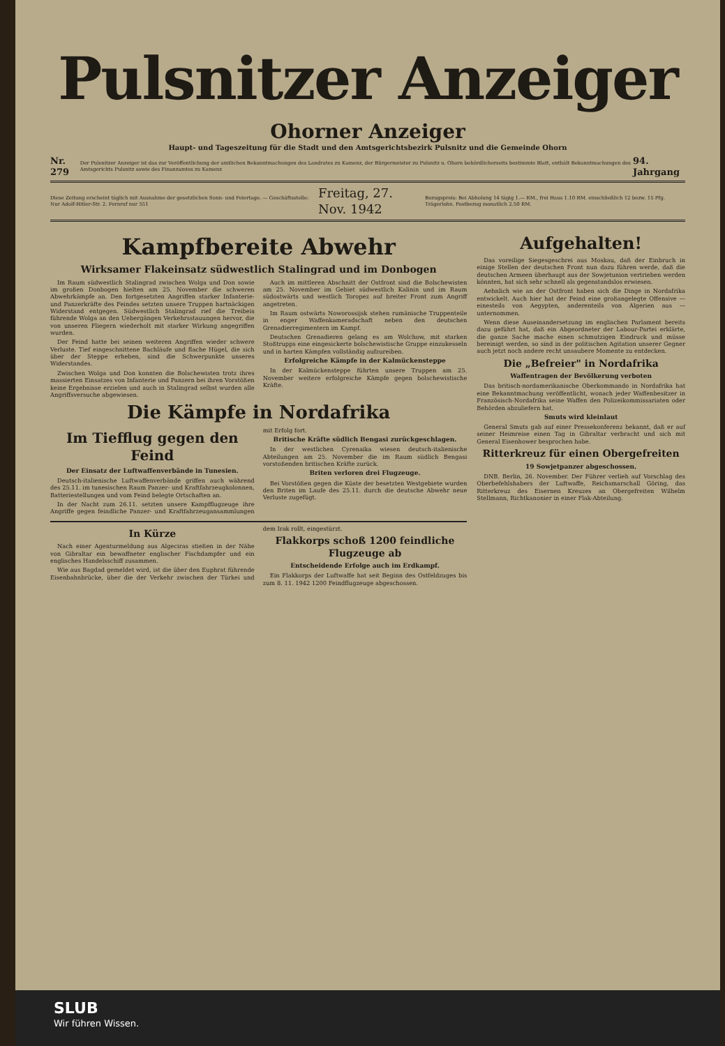Pulsnitzer Anzeiger
Ohorner Anzeiger
Haupt- und Tageszeitung für die Stadt und den Amtsgerichtsbezirk Pulsnitz und die Gemeinde Ohorn
Nr. 279 Der Pulsnitzer Anzeiger ist das zur Veröffentlichung der amtlichen Bekanntmachungen des Landrates zu Kamenz, der Bürgermeister zu Pulsnitz u. Ohorn behördlicherseits bestimmte Blatt, enthält Bekanntmachungen des Amtsgerichts Pulsnitz sowie des Finanzamtes zu Kamenz 94. Jahrgang
Diese Zeitung erscheint täglich mit Ausnahme der gesetzlichen Sonn- und Feiertage. — Geschäftsstelle: Nur Adolf-Hitler-Str. 2. Fernruf nur 551 Freitag, 27. Nov. 1942 Bezugspreis: Bei Abholung 14 tägig 1.— RM., frei Haus 1.10 RM. einschließlich 12 bezw. 15 Pfg. Trägerlohn. Postbezug monatlich 2.50 RM.
Kampfbereite Abwehr
Wirksamer Flakeinsatz südwestlich Stalingrad und im Donbogen
Im Raum südwestlich Stalingrad zwischen Wolga und Don sowie im großen Donbogen hielten am 25. November die schweren Abwehrkämpfe an. Den fortgesetzten Angriffen starker Infanterie- und Panzerkräfte des Feindes setzten unsere Truppen hartnäckigen Widerstand entgegen. Südwestlich Stalingrad rief die Treibeis führende Wolga an den Uebergängen Verkehrsstauungen hervor, die von unseren Fliegern wiederholt mit starker Wirkung angegriffen wurden.
Der Feind hatte bei seinen weiteren Angriffen wieder schwere Verluste. Tief eingeschnittene Bachläufe und flache Hügel, die sich über der Steppe erheben, sind die Schwerpunkte unseres Widerstandes.
Zwischen Wolga und Don konnten die Bolschewisten trotz ihres massierten Einsatzes von Infanterie und Panzern bei ihren Vorstößen keine Ergebnisse erzielen und auch in Stalingrad selbst wurden alle Angriffsversuche abgewiesen.
Auch im mittleren Abschnitt der Ostfront sind die Bolschewisten am 25. November im Gebiet südwestlich Kalinin und im Raum südostwärts und westlich Toropez auf breiter Front zum Angriff angetreten.
Im Raum ostwärts Noworossijsk stehen rumänische Truppenteile in enger Waffenkameradschaft neben den deutschen Grenadierregimentern im Kampf.
Deutschen Grenadieren gelang es am Wolchow, mit starken Stoßtrupps eine eingesickerte bolschewistische Gruppe einzukesseln und in harten Kämpfen vollständig aufzureiben.
Erfolgreiche Kämpfe in der Kalmückensteppe
In der Kalmückensteppe führten unsere Truppen am 25. November weitere erfolgreiche Kämpfe gegen bolschewistische Kräfte.
Die Kämpfe in Nordafrika
Im Tiefflug gegen den Feind
Der Einsatz der Luftwaffenverbände in Tunesien.
Deutsch-italienische Luftwaffenverbände griffen auch während des 25.11. im tunesischen Raum Panzer- und Kraftfahrzeugkolonnen, Batteriestellungen und vom Feind belegte Ortschaften an.
In der Nacht zum 26.11. setzten unsere Kampfflugzeuge ihre Angriffe gegen feindliche Panzer- und Kraftfahrzeugansammlungen mit Erfolg fort.
Britische Kräfte südlich Bengasi zurückgeschlagen.
In der westlichen Cyrenaika wiesen deutsch-italienische Abteilungen am 25. November die im Raum südlich Bengasi vorstoßenden britischen Kräfte zurück.
Briten verloren drei Flugzeuge.
Bei Vorstößen gegen die Küste der besetzten Westgebiete wurden den Briten im Laufe des 25.11. durch die deutsche Abwehr neue Verluste zugefügt.
In Kürze
Nach einer Agenturmeldung aus Algeciras stießen in der Nähe von Gibraltar ein bewaffneter englischer Fischdampfer und ein englisches Handelsschiff zusammen.
Wie aus Bagdad gemeldet wird, ist die über den Euphrat führende Eisenbahnbrücke, über die der Verkehr zwischen der Türkei und dem Irak rollt, eingestürzt.
Flakkorps schoß 1200 feindliche Flugzeuge ab
Entscheidende Erfolge auch im Erdkampf.
Ein Flakkorps der Luftwaffe hat seit Beginn des Ostfeldzuges bis zum 8. 11. 1942 1200 Feindflugzeuge abgeschossen.
Aufgehalten!
Das voreilige Siegesgeschrei aus Moskau, daß der Einbruch in einige Stellen der deutschen Front nun dazu führen werde, daß die deutschen Armeen überhaupt aus der Sowjetunion vertrieben werden könnten, hat sich sehr schnell als gegenstandslos erwiesen.
Aehnlich wie an der Ostfront haben sich die Dinge in Nordafrika entwickelt. Auch hier hat der Feind eine großangelegte Offensive — einesteils von Aegypten, anderenteils von Algerien aus — unternommen.
Wenn diese Auseinandersetzung im englischen Parlament bereits dazu geführt hat, daß ein Abgeordneter der Labour-Partei erklärte, die ganze Sache mache einen schmutzigen Eindruck und müsse bereinigt werden, so sind in der politischen Agitation unserer Gegner auch jetzt noch andere recht unsaubere Momente zu entdecken.
Die „Befreier" in Nordafrika
Waffentragen der Bevölkerung verboten
Das britisch-nordamerikanische Oberkommando in Nordafrika hat eine Bekanntmachung veröffentlicht, wonach jeder Waffenbesitzer in Französisch-Nordafrika seine Waffen den Polizeikommissariaten oder Behörden abzuliefern hat.
Smuts wird kleinlaut
General Smuts gab auf einer Pressekonferenz bekannt, daß er auf seiner Heimreise einen Tag in Gibraltar verbracht und sich mit General Eisenhower besprochen habe.
Ritterkreuz für einen Obergefreiten
19 Sowjetpanzer abgeschossen.
DNB. Berlin, 26. November. Der Führer verlieh auf Vorschlag des Oberbefehlshabers der Luftwaffe, Reichsmarschall Göring, das Ritterkreuz des Eisernen Kreuzes an Obergefreiten Wilhelm Stellmann, Richtkanonier in einer Flak-Abteilung.
SLUB
Wir führen Wissen.